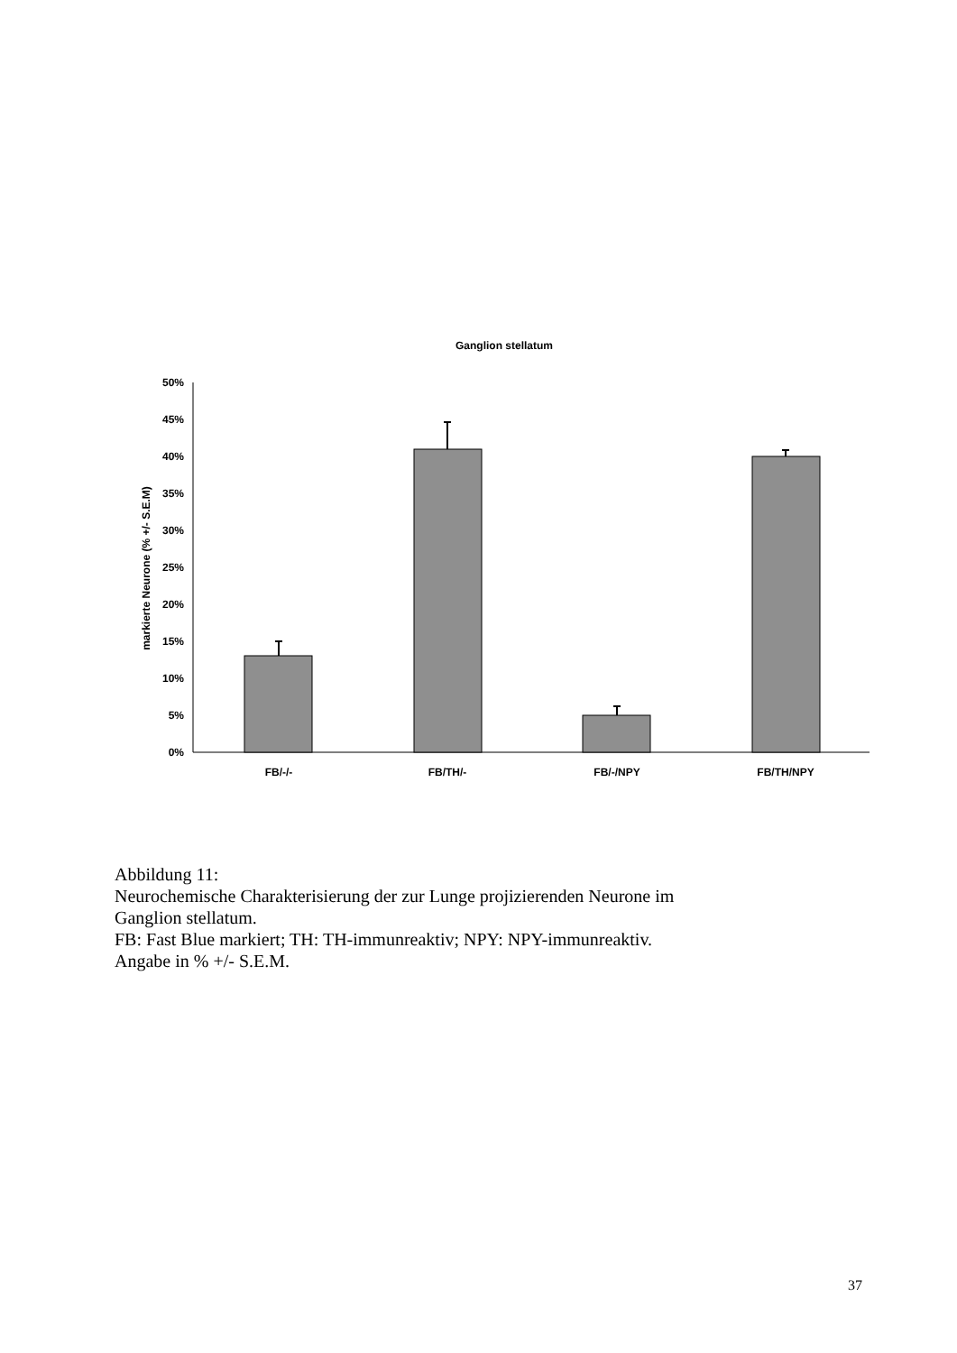Ganglion stellatum
0%
5%
10%
15%
20%
25%
30%
35%
40%
45%
50%
markierte Neurone (% +/- S.E.M)
FB/-/-
FB/TH/-
FB/-/NPY
FB/TH/NPY
Abbildung 11:
Neurochemische Charakterisierung der zur Lunge projizierenden Neurone im
Ganglion stellatum.
FB: Fast Blue markiert; TH: TH-immunreaktiv; NPY: NPY-immunreaktiv.
Angabe in % +/- S.E.M.
37